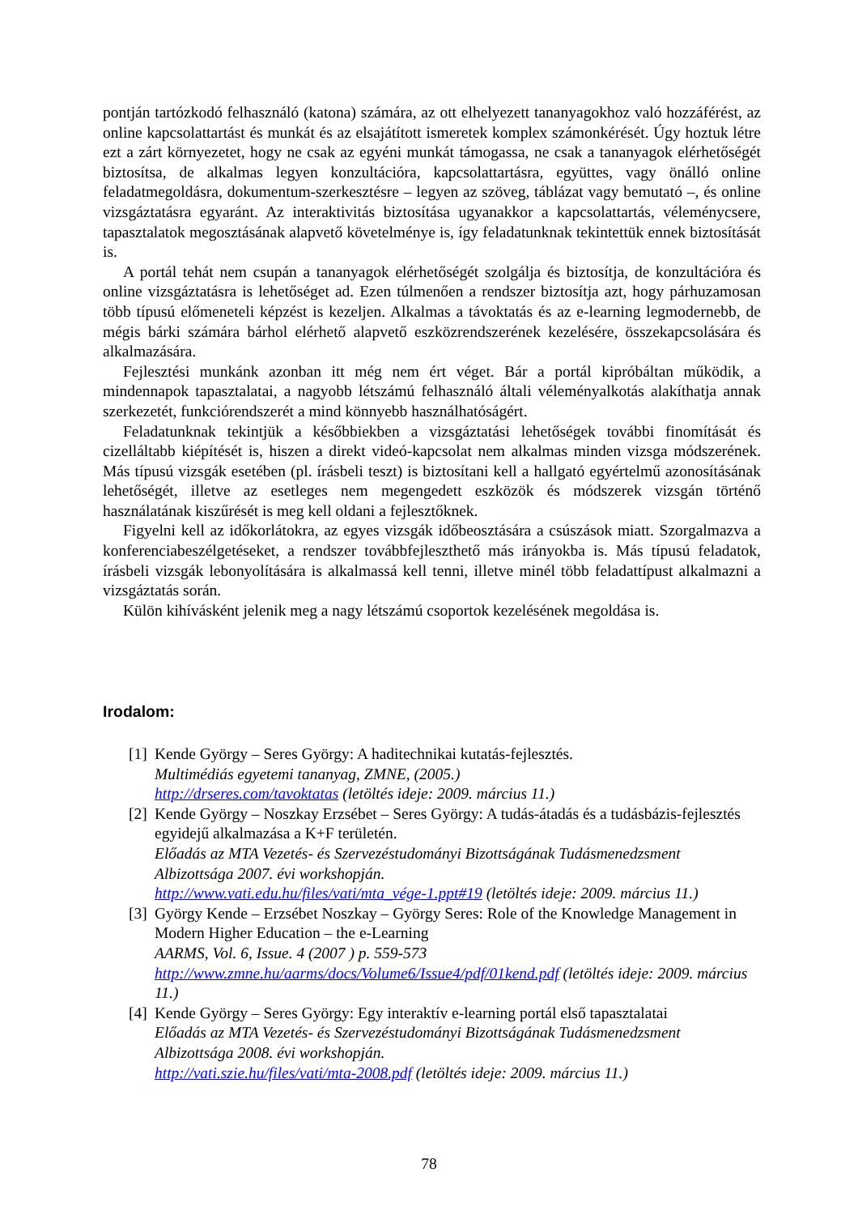pontján tartózkodó felhasználó (katona) számára, az ott elhelyezett tananyagokhoz való hozzáférést, az online kapcsolattartást és munkát és az elsajátított ismeretek komplex számonkérését. Úgy hoztuk létre ezt a zárt környezetet, hogy ne csak az egyéni munkát támogassa, ne csak a tananyagok elérhetőségét biztosítsa, de alkalmas legyen konzultációra, kapcsolattartásra, együttes, vagy önálló online feladatmegoldásra, dokumentum-szerkesztésre – legyen az szöveg, táblázat vagy bemutató –, és online vizsgáztatásra egyaránt. Az interaktivitás biztosítása ugyanakkor a kapcsolattartás, véleménycsere, tapasztalatok megosztásának alapvető követelménye is, így feladatunknak tekintettük ennek biztosítását is.
A portál tehát nem csupán a tananyagok elérhetőségét szolgálja és biztosítja, de konzultációra és online vizsgáztatásra is lehetőséget ad. Ezen túlmenően a rendszer biztosítja azt, hogy párhuzamosan több típusú előmeneteli képzést is kezeljen. Alkalmas a távoktatás és az e-learning legmodernebb, de mégis bárki számára bárhol elérhető alapvető eszközrendszerének kezelésére, összekapcsolására és alkalmazására.
Fejlesztési munkánk azonban itt még nem ért véget. Bár a portál kipróbáltan működik, a mindennapok tapasztalatai, a nagyobb létszámú felhasználó általi véleményalkotás alakíthatja annak szerkezetét, funkciórendszerét a mind könnyebb használhatóságért.
Feladatunknak tekintjük a későbbiekben a vizsgáztatási lehetőségek további finomítását és cizelláltabb kiépítését is, hiszen a direkt videó-kapcsolat nem alkalmas minden vizsga módszerének. Más típusú vizsgák esetében (pl. írásbeli teszt) is biztosítani kell a hallgató egyértelmű azonosításának lehetőségét, illetve az esetleges nem megengedett eszközök és módszerek vizsgán történő használatának kiszűrését is meg kell oldani a fejlesztőknek.
Figyelni kell az időkorlátokra, az egyes vizsgák időbeosztására a csúszások miatt. Szorgalmazva a konferenciabeszélgetéseket, a rendszer továbbfejleszthető más irányokba is. Más típusú feladatok, írásbeli vizsgák lebonyolítására is alkalmassá kell tenni, illetve minél több feladattípust alkalmazni a vizsgáztatás során.
Külön kihívásként jelenik meg a nagy létszámú csoportok kezelésének megoldása is.
Irodalom:
[1]
Kende György – Seres György: A haditechnikai kutatás-fejlesztés.
Multimédiás egyetemi tananyag, ZMNE, (2005.)
http://drseres.com/tavoktatas (letöltés ideje: 2009. március 11.)
[2]
Kende György – Noszkay Erzsébet – Seres György: A tudás-átadás és a tudásbázis-fejlesztés egyidejű alkalmazása a K+F területén.
Előadás az MTA Vezetés- és Szervezéstudományi Bizottságának Tudásmenedzsment Albizottsága 2007. évi workshopján.
http://www.vati.edu.hu/files/vati/mta_vége-1.ppt#19 (letöltés ideje: 2009. március 11.)
[3]
György Kende – Erzsébet Noszkay – György Seres: Role of the Knowledge Management in Modern Higher Education – the e-Learning
AARMS, Vol. 6, Issue. 4 (2007 ) p. 559-573
http://www.zmne.hu/aarms/docs/Volume6/Issue4/pdf/01kend.pdf (letöltés ideje: 2009. március 11.)
[4]
Kende György – Seres György: Egy interaktív e-learning portál első tapasztalatai
Előadás az MTA Vezetés- és Szervezéstudományi Bizottságának Tudásmenedzsment Albizottsága 2008. évi workshopján.
http://vati.szie.hu/files/vati/mta-2008.pdf (letöltés ideje: 2009. március 11.)
78